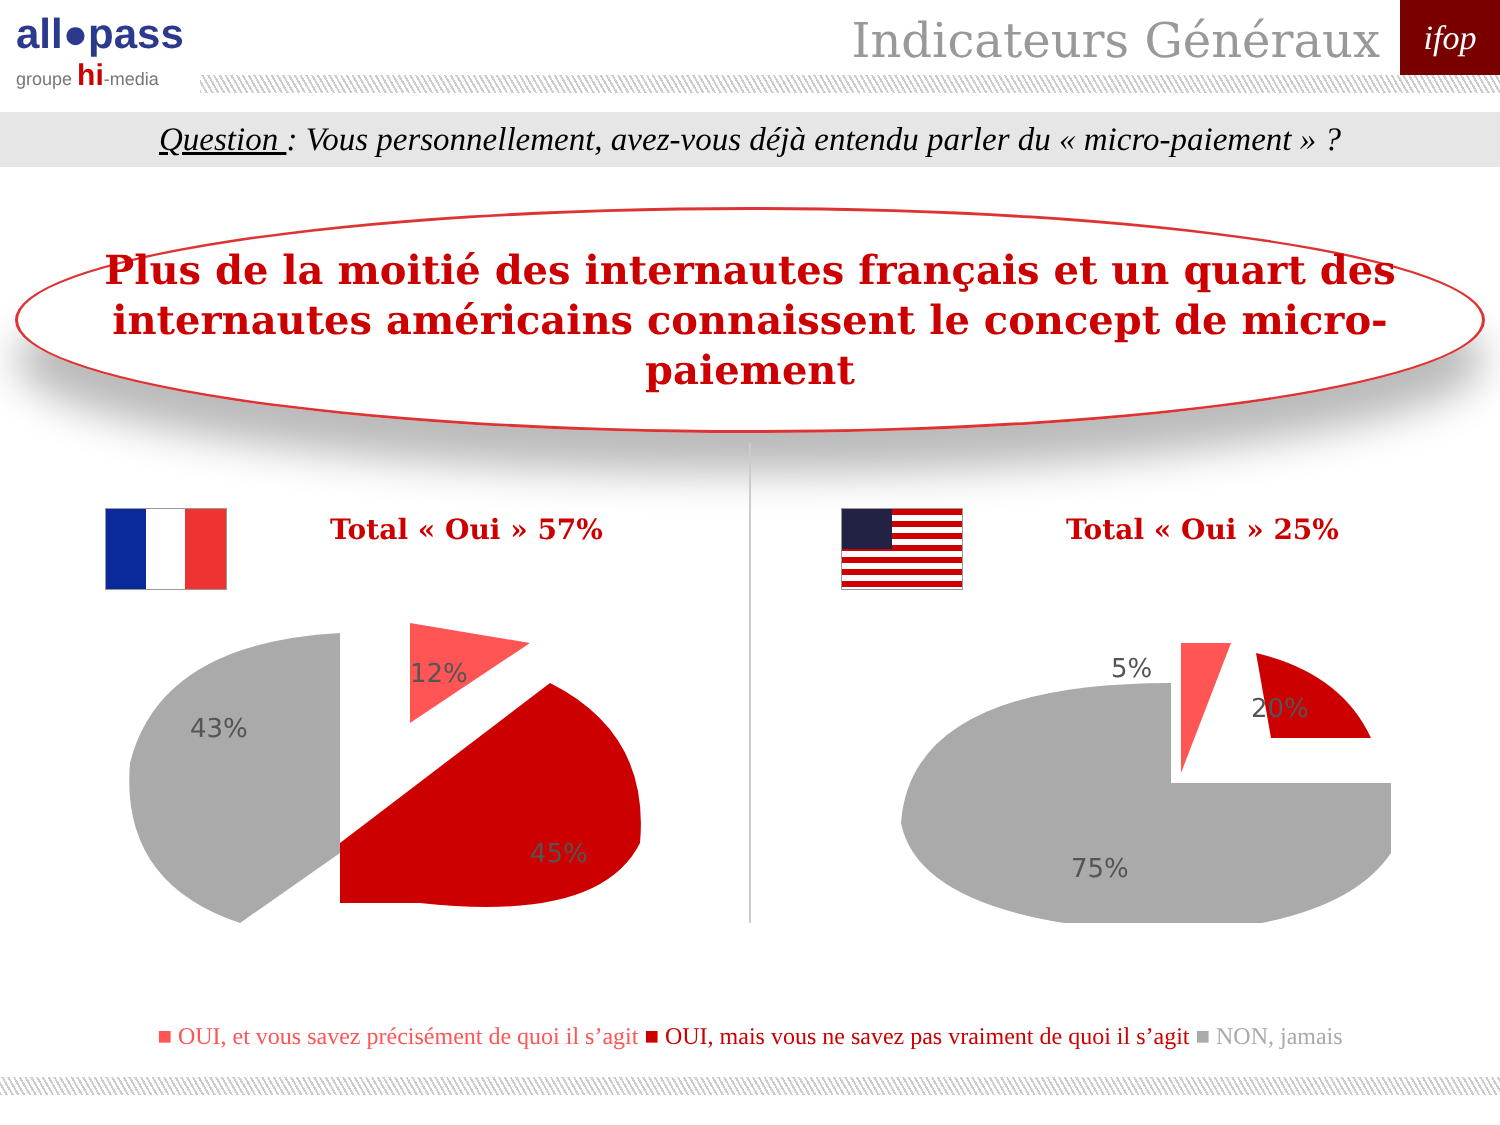all●pass
groupe hi-media
Indicateurs Généraux ifop
Question : Vous personnellement, avez-vous déjà entendu parler du « micro-paiement » ?
Plus de la moitié des internautes français et un quart des
internautes américains connaissent le concept de micro-paiement
Total « Oui » 57%
43%
12%
45%
Total « Oui » 25%
5%
20%
75%
■ OUI, et vous savez précisément de quoi il s’agit ■ OUI, mais vous ne savez pas vraiment de quoi il s’agit ■ NON, jamais